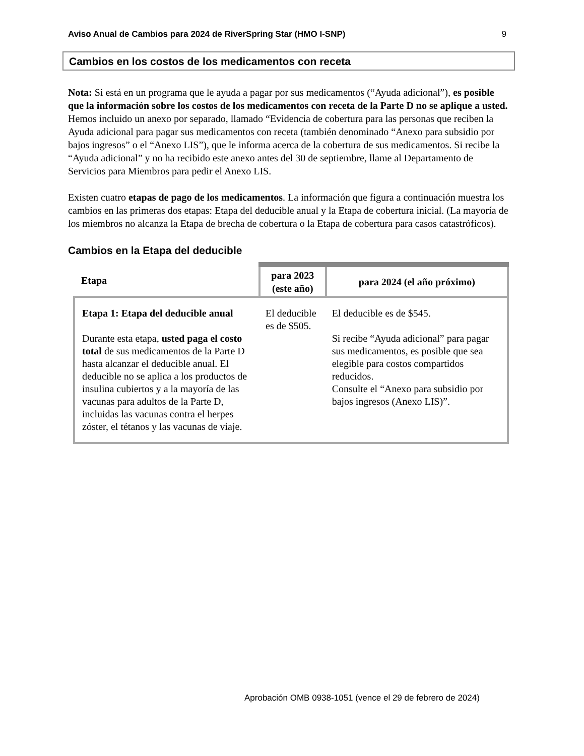Aviso Anual de Cambios para 2024 de RiverSpring Star (HMO I-SNP) 9
Cambios en los costos de los medicamentos con receta
Nota: Si está en un programa que le ayuda a pagar por sus medicamentos (“Ayuda adicional”), es posible que la información sobre los costos de los medicamentos con receta de la Parte D no se aplique a usted. Hemos incluido un anexo por separado, llamado “Evidencia de cobertura para las personas que reciben la Ayuda adicional para pagar sus medicamentos con receta (también denominado “Anexo para subsidio por bajos ingresos” o el “Anexo LIS”), que le informa acerca de la cobertura de sus medicamentos. Si recibe la “Ayuda adicional” y no ha recibido este anexo antes del 30 de septiembre, llame al Departamento de Servicios para Miembros para pedir el Anexo LIS.
Existen cuatro etapas de pago de los medicamentos. La información que figura a continuación muestra los cambios en las primeras dos etapas: Etapa del deducible anual y la Etapa de cobertura inicial. (La mayoría de los miembros no alcanza la Etapa de brecha de cobertura o la Etapa de cobertura para casos catastróficos).
Cambios en la Etapa del deducible
| Etapa | para 2023 (este año) | para 2024 (el año próximo) |
| --- | --- | --- |
| Etapa 1: Etapa del deducible anual Durante esta etapa, usted paga el costo total de sus medicamentos de la Parte D hasta alcanzar el deducible anual. El deducible no se aplica a los productos de insulina cubiertos y a la mayoría de las vacunas para adultos de la Parte D, incluidas las vacunas contra el herpes zóster, el tétanos y las vacunas de viaje. | El deducible es de $505. | El deducible es de $545. Si recibe “Ayuda adicional” para pagar sus medicamentos, es posible que sea elegible para costos compartidos reducidos. Consulte el “Anexo para subsidio por bajos ingresos (Anexo LIS)”. |
Aprobación OMB 0938-1051 (vence el 29 de febrero de 2024)